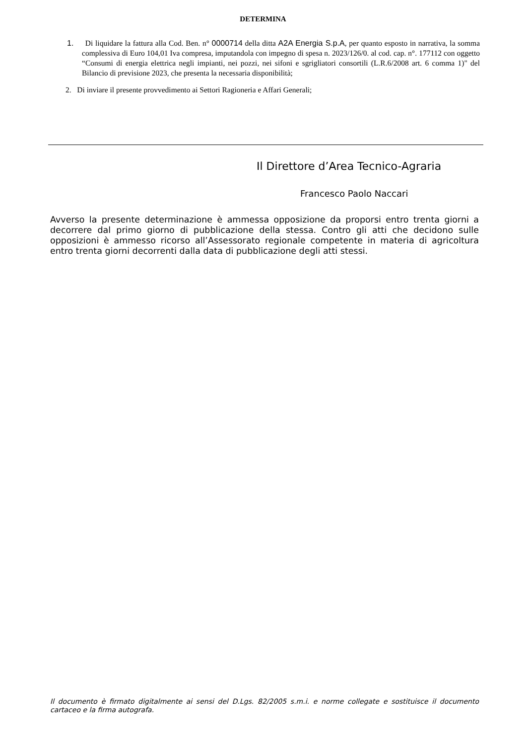DETERMINA
1. Di liquidare la fattura alla Cod. Ben. n° 0000714 della ditta A2A Energia S.p.A, per quanto esposto in narrativa, la somma complessiva di Euro 104,01 Iva compresa, imputandola con impegno di spesa n. 2023/126/0. al cod. cap. n°. 177112 con oggetto “Consumi di energia elettrica negli impianti, nei pozzi, nei sifoni e sgrigliatori consortili (L.R.6/2008 art. 6 comma 1)" del Bilancio di previsione 2023, che presenta la necessaria disponibilità;
2. Di inviare il presente provvedimento ai Settori Ragioneria e Affari Generali;
Il Direttore d’Area Tecnico-Agraria
Francesco Paolo Naccari
Avverso la presente determinazione è ammessa opposizione da proporsi entro trenta giorni a decorrere dal primo giorno di pubblicazione della stessa. Contro gli atti che decidono sulle opposizioni è ammesso ricorso all’Assessorato regionale competente in materia di agricoltura entro trenta giorni decorrenti dalla data di pubblicazione degli atti stessi.
Il documento è firmato digitalmente ai sensi del D.Lgs. 82/2005 s.m.i. e norme collegate e sostituisce il documento cartaceo e la firma autografa.